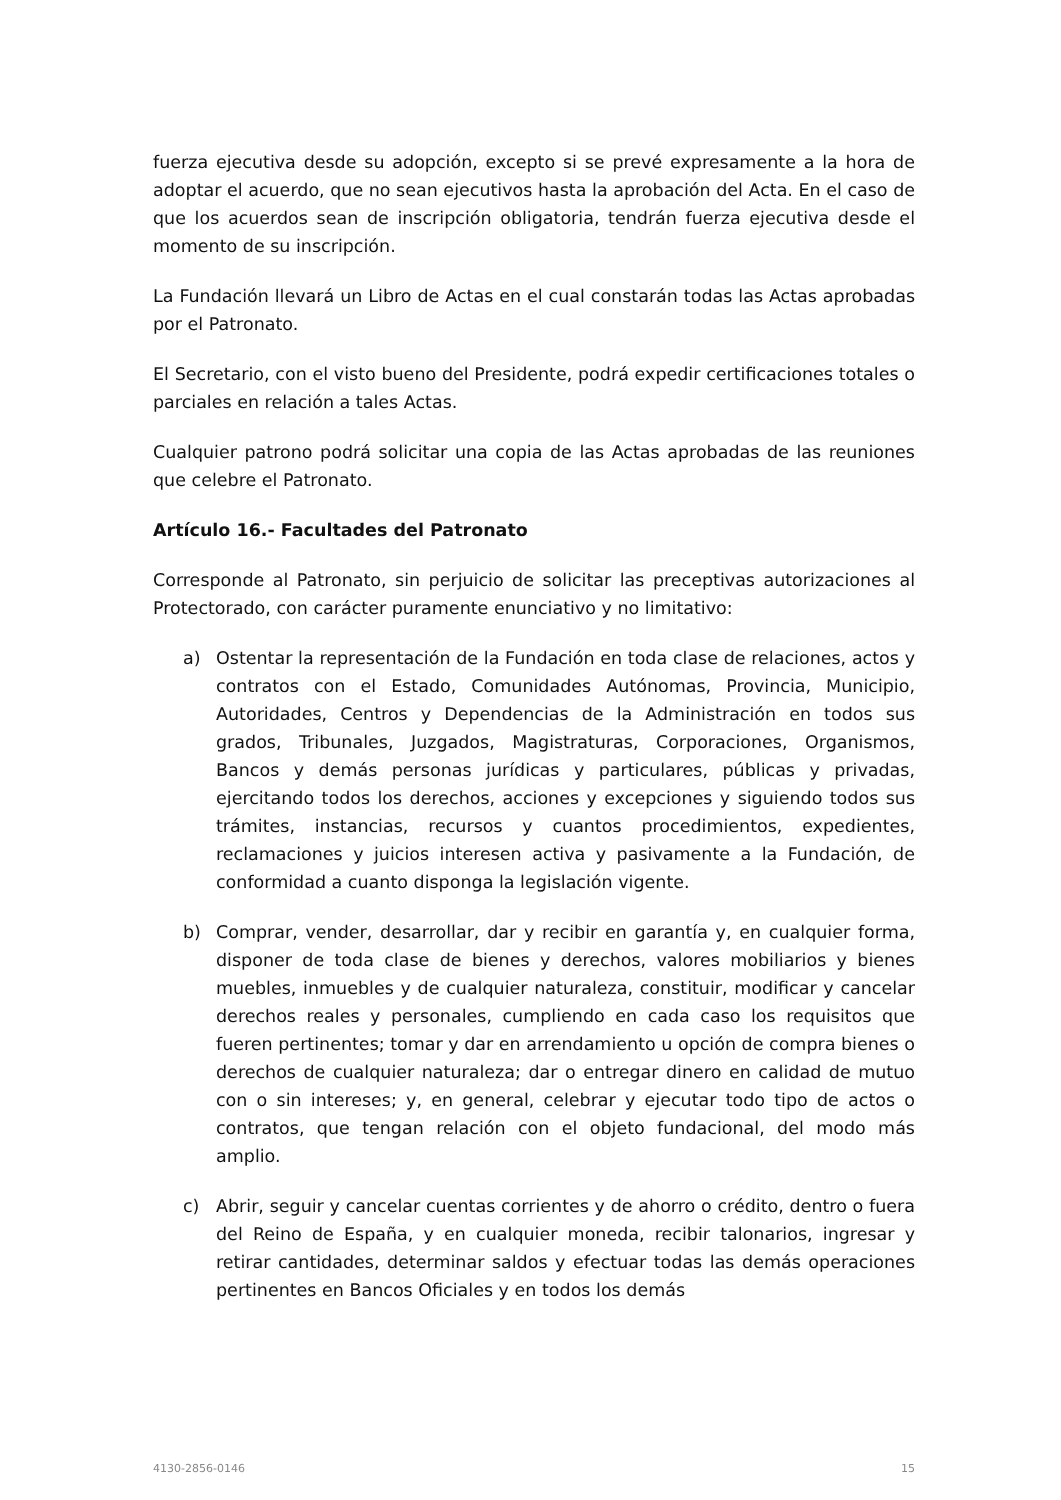fuerza ejecutiva desde su adopción, excepto si se prevé expresamente a la hora de adoptar el acuerdo, que no sean ejecutivos hasta la aprobación del Acta. En el caso de que los acuerdos sean de inscripción obligatoria, tendrán fuerza ejecutiva desde el momento de su inscripción.
La Fundación llevará un Libro de Actas en el cual constarán todas las Actas aprobadas por el Patronato.
El Secretario, con el visto bueno del Presidente, podrá expedir certificaciones totales o parciales en relación a tales Actas.
Cualquier patrono podrá solicitar una copia de las Actas aprobadas de las reuniones que celebre el Patronato.
Artículo 16.- Facultades del Patronato
Corresponde al Patronato, sin perjuicio de solicitar las preceptivas autorizaciones al Protectorado, con carácter puramente enunciativo y no limitativo:
a) Ostentar la representación de la Fundación en toda clase de relaciones, actos y contratos con el Estado, Comunidades Autónomas, Provincia, Municipio, Autoridades, Centros y Dependencias de la Administración en todos sus grados, Tribunales, Juzgados, Magistraturas, Corporaciones, Organismos, Bancos y demás personas jurídicas y particulares, públicas y privadas, ejercitando todos los derechos, acciones y excepciones y siguiendo todos sus trámites, instancias, recursos y cuantos procedimientos, expedientes, reclamaciones y juicios interesen activa y pasivamente a la Fundación, de conformidad a cuanto disponga la legislación vigente.
b) Comprar, vender, desarrollar, dar y recibir en garantía y, en cualquier forma, disponer de toda clase de bienes y derechos, valores mobiliarios y bienes muebles, inmuebles y de cualquier naturaleza, constituir, modificar y cancelar derechos reales y personales, cumpliendo en cada caso los requisitos que fueren pertinentes; tomar y dar en arrendamiento u opción de compra bienes o derechos de cualquier naturaleza; dar o entregar dinero en calidad de mutuo con o sin intereses; y, en general, celebrar y ejecutar todo tipo de actos o contratos, que tengan relación con el objeto fundacional, del modo más amplio.
c) Abrir, seguir y cancelar cuentas corrientes y de ahorro o crédito, dentro o fuera del Reino de España, y en cualquier moneda, recibir talonarios, ingresar y retirar cantidades, determinar saldos y efectuar todas las demás operaciones pertinentes en Bancos Oficiales y en todos los demás
4130-2856-0146 15